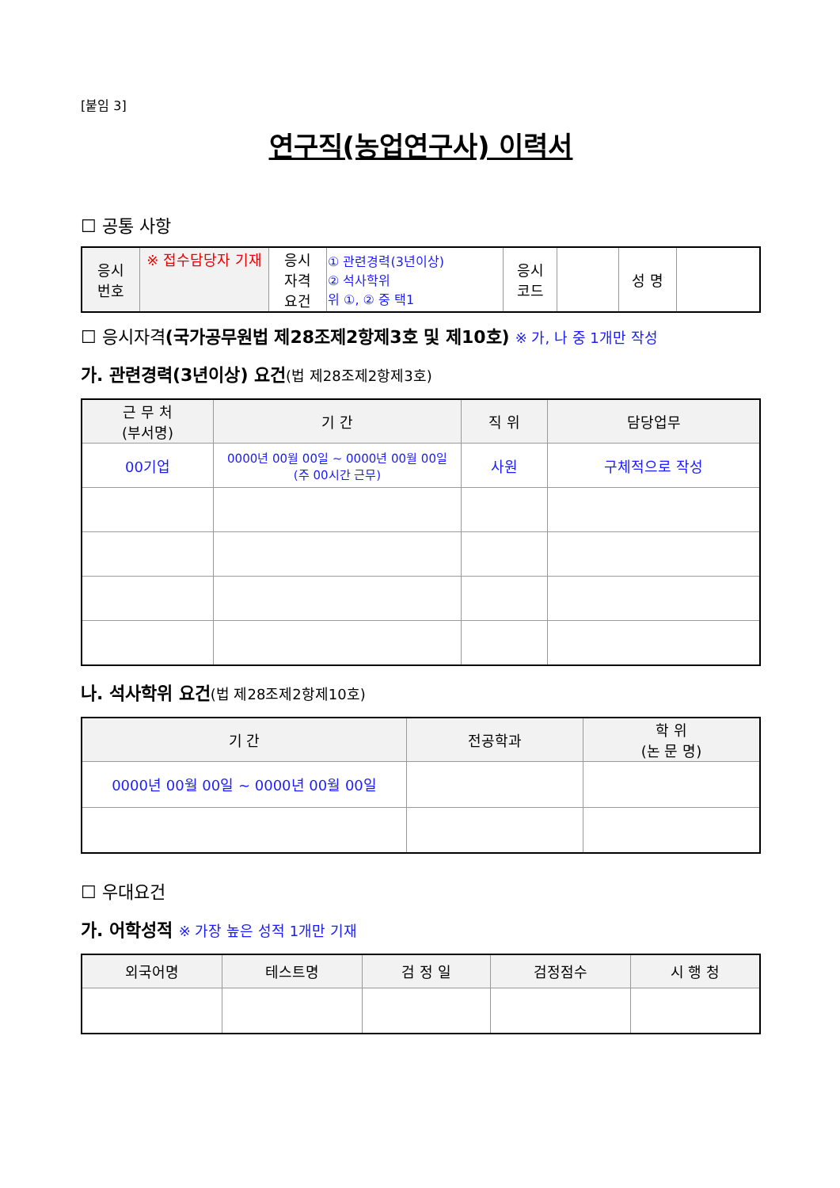[붙임 3]
연구직(농업연구사) 이력서
☐ 공통 사항
| 응시 번호 | ※ 접수담당자 기재 | 응시 자격 요건 | ① 관련경력(3년이상) ② 석사학위 위 ①, ② 중 택1 | 응시 코드 | | 성 명 | |
☐ 응시자격(국가공무원법 제28조제2항제3호 및 제10호) ※ 가, 나 중 1개만 작성
가. 관련경력(3년이상) 요건(법 제28조제2항제3호)
| 근 무 처 (부서명) | 기 간 | 직 위 | 담당업무 |
| --- | --- | --- | --- |
| 00기업 | 0000년 00월 00일 ~ 0000년 00월 00일 (주 00시간 근무) | 사원 | 구체적으로 작성 |
나. 석사학위 요건(법 제28조제2항제10호)
| 기 간 | 전공학과 | 학 위 (논 문 명) |
| --- | --- | --- |
| 0000년 00월 00일 ~ 0000년 00월 00일 | | |
☐ 우대요건
가. 어학성적 ※ 가장 높은 성적 1개만 기재
| 외국어명 | 테스트명 | 검 정 일 | 검정점수 | 시 행 청 |
| --- | --- | --- | --- | --- |